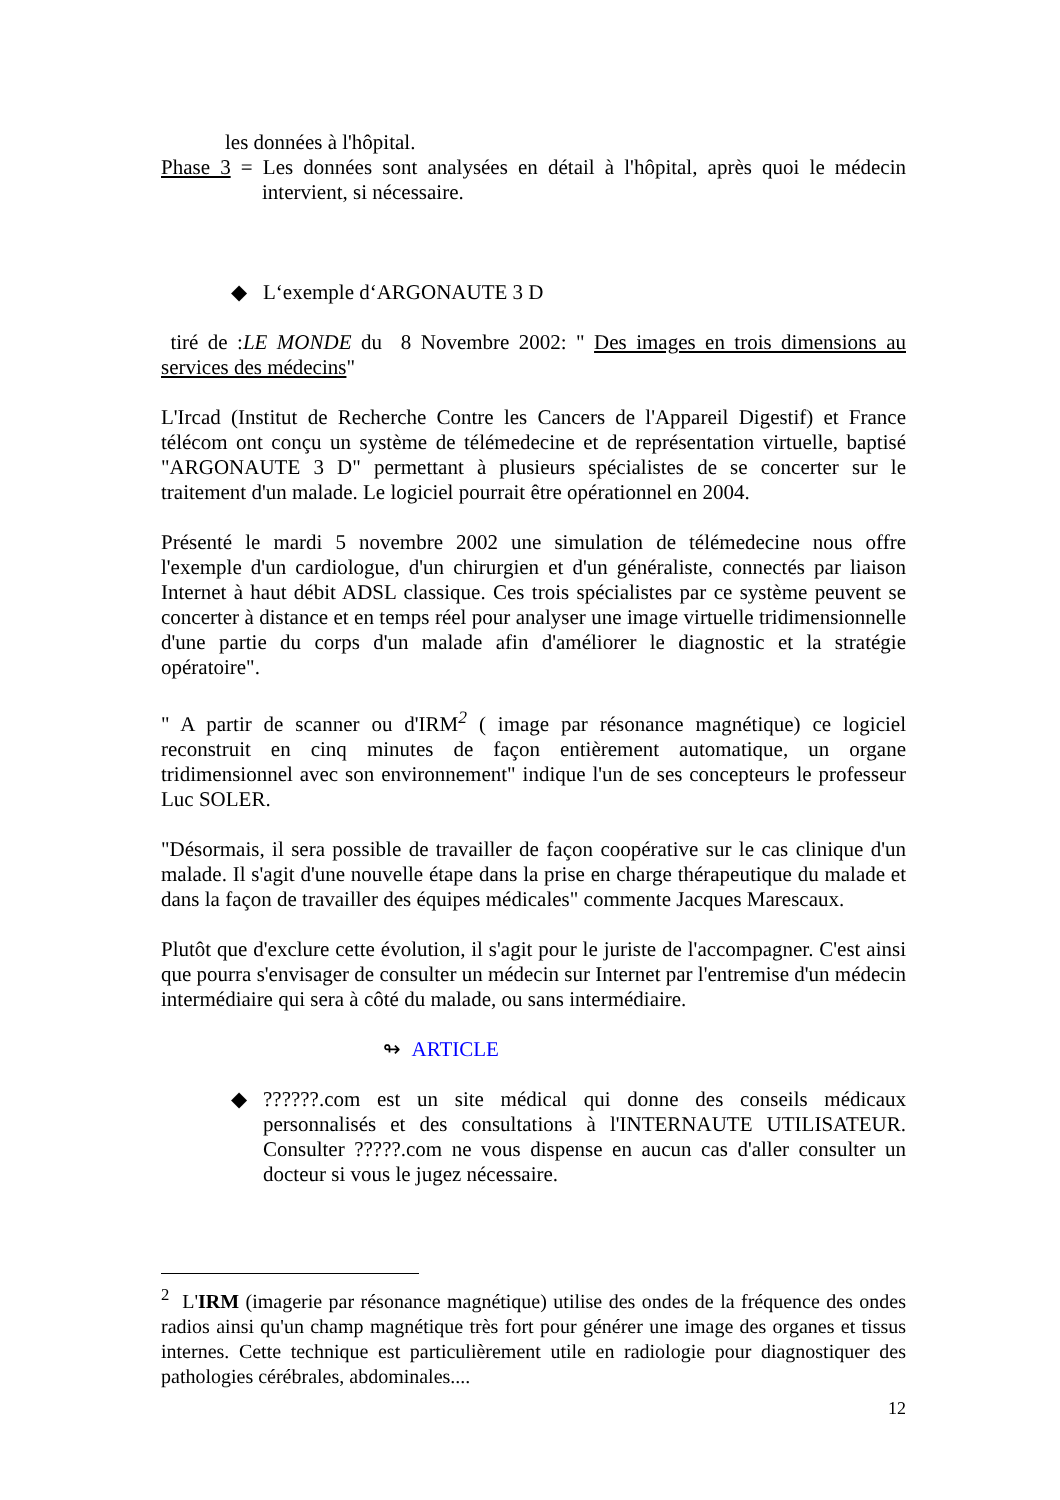les données à l'hôpital.
Phase 3 = Les données sont analysées en détail à l'hôpital, après quoi le médecin intervient, si nécessaire.
◆ L‘exemple d‘ARGONAUTE 3 D
tiré de :LE MONDE du 8 Novembre 2002: " Des images en trois dimensions au services des médecins"
L'Ircad (Institut de Recherche Contre les Cancers de l'Appareil Digestif) et France télécom ont conçu un système de télémedecine et de représentation virtuelle, baptisé "ARGONAUTE 3 D" permettant à plusieurs spécialistes de se concerter sur le traitement d'un malade. Le logiciel pourrait être opérationnel en 2004.
Présenté le mardi 5 novembre 2002 une simulation de télémedecine nous offre l'exemple d'un cardiologue, d'un chirurgien et d'un généraliste, connectés par liaison Internet à haut débit ADSL classique. Ces trois spécialistes par ce système peuvent se concerter à distance et en temps réel pour analyser une image virtuelle tridimensionnelle d'une partie du corps d'un malade afin d'améliorer le diagnostic et la stratégie opératoire".
" A partir de scanner ou d'IRM<sup>2</sup> ( image par résonance magnétique) ce logiciel reconstruit en cinq minutes de façon entièrement automatique, un organe tridimensionnel avec son environnement" indique l'un de ses concepteurs le professeur Luc SOLER.
"Désormais, il sera possible de travailler de façon coopérative sur le cas clinique d'un malade. Il s'agit d'une nouvelle étape dans la prise en charge thérapeutique du malade et dans la façon de travailler des équipes médicales" commente Jacques Marescaux.
Plutôt que d'exclure cette évolution, il s'agit pour le juriste de l'accompagner. C'est ainsi que pourra s'envisager de consulter un médecin sur Internet par l'entremise d'un médecin intermédiaire qui sera à côté du malade, ou sans intermédiaire.
↬ ARTICLE
◆ ??????.com est un site médical qui donne des conseils médicaux personnalisés et des consultations à l'INTERNAUTE UTILISATEUR. Consulter ?????.com ne vous dispense en aucun cas d'aller consulter un docteur si vous le jugez nécessaire.
<sup>2</sup> L'IRM (imagerie par résonance magnétique) utilise des ondes de la fréquence des ondes radios ainsi qu'un champ magnétique très fort pour générer une image des organes et tissus internes. Cette technique est particulièrement utile en radiologie pour diagnostiquer des pathologies cérébrales, abdominales....
12